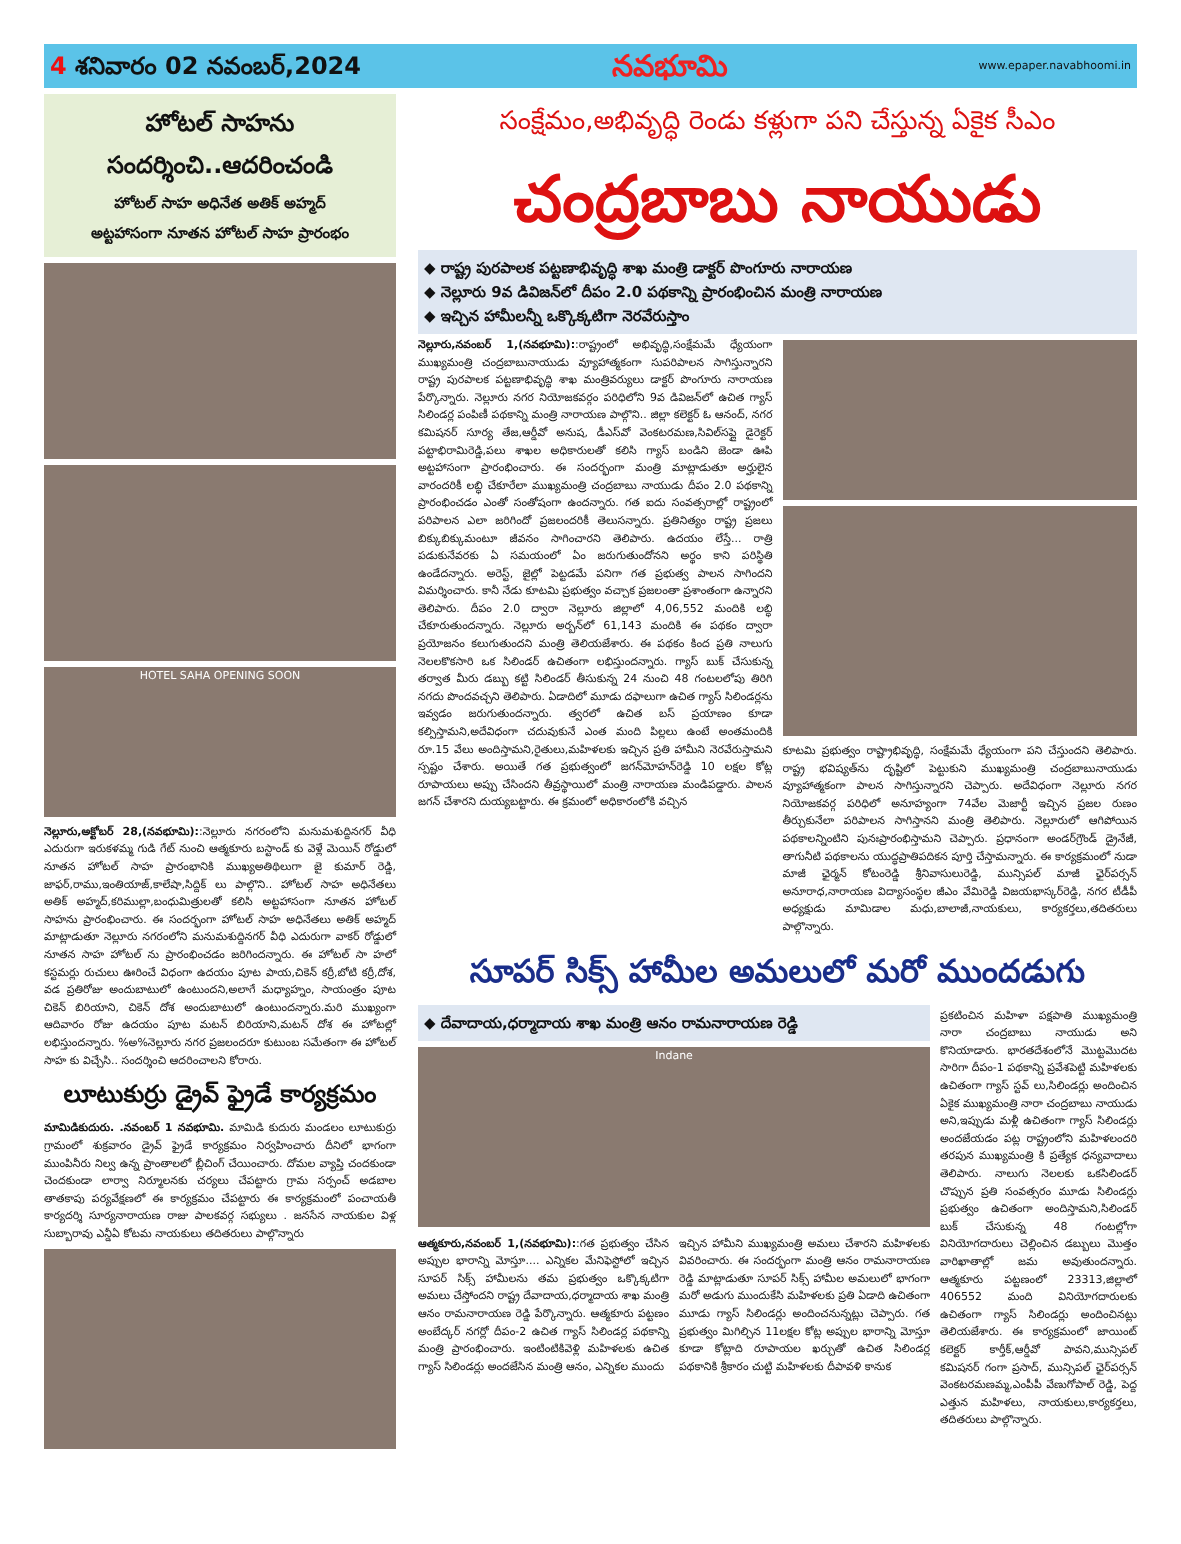4 శనివారం 02 నవంబర్,2024 నవభూమి www.epaper.navabhoomi.in
హోటల్ సాహను
సందర్శించి..ఆదరించండి
హోటల్ సాహ అధినేత అతిక్ అహ్మద్
అట్టహాసంగా నూతన హోటల్ సాహ ప్రారంభం
HOTEL SAHA OPENING SOON
నెల్లూరు,అక్టోబర్ 28,(నవభూమి)::నెల్లూరు నగరంలోని మనుమశుద్దినగర్ వీధి ఎదురుగా ఇరుకళమ్మ గుడి గేట్ నుంచి ఆత్మకూరు బస్టాండ్ కు వెళ్లే మెయిన్ రోడ్డులో నూతన హోటల్ సాహ ప్రారంభానికి ముఖ్యఅతిథిలుగా జై కుమార్ రెడ్డి, జాఫర్,రాము,ఇంతియాజ్,కాలేషా,సిద్దిక్ లు పాల్గొని.. హోటల్ సాహ అధినేతలు అతిక్ అహ్మద్,కరిముల్లా,బంధుమిత్రులతో కలిసి అట్టహాసంగా నూతన హోటల్ సాహను ప్రారంభించారు. ఈ సందర్భంగా హోటల్ సాహ అధినేతలు అతిక్ అహ్మద్ మాట్లాడుతూ నెల్లూరు నగరంలోని మనుమశుద్దినగర్ వీధి ఎదురుగా వాకర్ రోడ్డులో నూతన సాహ హోటల్ ను ప్రారంభించడం జరిగిందన్నారు. ఈ హోటల్ సా హలో కస్టమర్లు రుచులు ఊరించే విధంగా ఉదయం పూట పాయ,చికెన్ కర్రీ,బోటి కర్రీ,దోశ, వడ ప్రతిరోజు అందుబాటులో ఉంటుందని,అలాగే మధ్యాహ్నం, సాయంత్రం పూట చికెన్ బిరియాని, చికెన్ దోశ అందుబాటులో ఉంటుందన్నారు.మరి ముఖ్యంగా ఆదివారం రోజు ఉదయం పూట మటన్ బిరియాని,మటన్ దోశ ఈ హోటల్లో లభిస్తుందన్నారు. %అ%నెల్లూరు నగర ప్రజలందరూ కుటుంబ సమేతంగా ఈ హోటల్ సాహ కు విచ్చేసి.. సందర్శించి ఆదరించాలని కోరారు.
లూటుకుర్రు డ్రైవ్ ఫ్రైడే కార్యక్రమం
మామిడికుదురు. .నవంబర్ 1 నవభూమి. మామిడి కుదురు మండలం లూటుకుర్రు గ్రామంలో శుక్రవారం డ్రైవ్ ఫ్రైడే కార్యక్రమం నిర్వహించారు దీనిలో భాగంగా ముంపినీరు నిల్వ ఉన్న ప్రాంతాలలో బ్లీచింగ్ చేయించారు. దోమల వ్యాప్తి చందకుండా చెందకుండా లార్వా నిర్మూలనకు చర్యలు చేపట్టారు గ్రామ సర్పంచ్ అడబాల తాతకాపు పర్యవేక్షణలో ఈ కార్యక్రమం చేపట్టారు ఈ కార్యక్రమంలో పంచాయతీ కార్యదర్శి సూర్యనారాయణ రాజు పాలకవర్గ సభ్యులు . జనసేన నాయకుల విళ్ల సుబ్బారావు ఎన్డీఏ కోటమ నాయకులు తదితరులు పాల్గొన్నారు
సంక్షేమం,అభివృద్ధి రెండు కళ్లుగా పని చేస్తున్న ఏకైక సీఎం
చంద్రబాబు నాయుడు
◆ రాష్ట్ర పురపాలక పట్టణాభివృద్ధి శాఖ మంత్రి డాక్టర్ పొంగూరు నారాయణ
◆ నెల్లూరు 9వ డివిజన్‌లో దీపం 2.0 పథకాన్ని ప్రారంభించిన మంత్రి నారాయణ
◆ ఇచ్చిన హామీలన్నీ ఒక్కొక్కటిగా నెరవేరుస్తాం
నెల్లూరు,నవంబర్ 1,(నవభూమి)::రాష్ట్రంలో అభివృద్ధి,సంక్షేమమే ధ్యేయంగా ముఖ్యమంత్రి చంద్రబాబునాయుడు వ్యూహాత్మకంగా సుపరిపాలన సాగిస్తున్నారని రాష్ట్ర పురపాలక పట్టణాభివృద్ధి శాఖ మంత్రివర్యులు డాక్టర్ పొంగూరు నారాయణ పేర్కొన్నారు. నెల్లూరు నగర నియోజకవర్గం పరిధిలోని 9వ డివిజన్‌లో ఉచిత గ్యాస్ సిలిండర్ల పంపిణీ పథకాన్ని మంత్రి నారాయణ పాల్గొని.. జిల్లా కలెక్టర్ ఓ ఆనంద్, నగర కమిషనర్ సూర్య తేజ,ఆర్డీవో అనుష, డీఎస్‌వో వెంకటరమణ,సివిల్‌సప్లై డైరెక్టర్ పట్టాభిరామిరెడ్డి,పలు శాఖల అధికారులతో కలిసి గ్యాస్ బండిని జెండా ఊపి అట్టహాసంగా ప్రారంభించారు. ఈ సందర్భంగా మంత్రి మాట్లాడుతూ అర్హులైన వారందరికీ లబ్ధి చేకూరేలా ముఖ్యమంత్రి చంద్రబాబు నాయుడు దీపం 2.0 పథకాన్ని ప్రారంభించడం ఎంతో సంతోషంగా ఉందన్నారు. గత ఐదు సంవత్సరాల్లో రాష్ట్రంలో పరిపాలన ఎలా జరిగిందో ప్రజలందరికీ తెలుసన్నారు. ప్రతినిత్యం రాష్ట్ర ప్రజలు బిక్కుబిక్కుమంటూ జీవనం సాగించారని తెలిపారు. ఉదయం లేస్తే... రాత్రి పడుకునేవరకు ఏ సమయంలో ఏం జరుగుతుందోనని అర్థం కాని పరిస్థితి ఉండేదన్నారు. అరెస్ట్, జైల్లో పెట్టడమే పనిగా గత ప్రభుత్వ పాలన సాగిందని విమర్శించారు. కానీ నేడు కూటమి ప్రభుత్వం వచ్చాక ప్రజలంతా ప్రశాంతంగా ఉన్నారని తెలిపారు. దీపం 2.0 ద్వారా నెల్లూరు జిల్లాలో 4,06,552 మందికి లబ్ధి చేకూరుతుందన్నారు. నెల్లూరు అర్బన్‌లో 61,143 మందికి ఈ పథకం ద్వారా ప్రయోజనం కలుగుతుందని మంత్రి తెలియజేశారు. ఈ పథకం కింద ప్రతి నాలుగు నెలలకొకసారి ఒక సిలిండర్ ఉచితంగా లభిస్తుందన్నారు. గ్యాస్ బుక్ చేసుకున్న తర్వాత మీరు డబ్బు కట్టి సిలిండర్ తీసుకున్న 24 నుంచి 48 గంటలలోపు తిరిగి నగదు పొందవచ్చని తెలిపారు. ఏడాదిలో మూడు దఫాలుగా ఉచిత గ్యాస్ సిలిండర్లను ఇవ్వడం జరుగుతుందన్నారు. త్వరలో ఉచిత బస్ ప్రయాణం కూడా కల్పిస్తామని,అదేవిధంగా చదువుకునే ఎంత మంది పిల్లలు ఉంటే అంతమందికి రూ.15 వేలు అందిస్తామని,రైతులు,మహిళలకు ఇచ్చిన ప్రతి హామీని నెరవేరుస్తామని స్పష్టం చేశారు. అయితే గత ప్రభుత్వంలో జగన్‌మోహన్‌రెడ్డి 10 లక్షల కోట్ల రూపాయలు అప్పు చేసిందని తీవ్రస్థాయిలో మంత్రి నారాయణ మండిపడ్డారు. పాలన జగన్ చేశారని దుయ్యబట్టారు. ఈ క్రమంలో అధికారంలోకి వచ్చిన
కూటమి ప్రభుత్వం రాష్ట్రాభివృద్ధి, సంక్షేమమే ధ్యేయంగా పని చేస్తుందని తెలిపారు. రాష్ట్ర భవిష్యత్‌ను దృష్టిలో పెట్టుకుని ముఖ్యమంత్రి చంద్రబాబునాయుడు వ్యూహాత్మకంగా పాలన సాగిస్తున్నారని చెప్పారు. అదేవిధంగా నెల్లూరు నగర నియోజకవర్గ పరిధిలో అనూహ్యంగా 74వేల మెజార్టీ ఇచ్చిన ప్రజల రుణం తీర్చుకునేలా పరిపాలన సాగిస్తానని మంత్రి తెలిపారు. నెల్లూరులో ఆగిపోయిన పథకాలన్నింటిని పునఃప్రారంభిస్తామని చెప్పారు. ప్రధానంగా అండర్‌గ్రౌండ్ డ్రైనేజీ, తాగునీటి పథకాలను యుద్ధప్రాతిపదికన పూర్తి చేస్తామన్నారు. ఈ కార్యక్రమంలో నుడా మాజీ ఛైర్మన్ కోటంరెడ్డి శ్రీనివాసులురెడ్డి, మున్సిపల్ మాజీ ఛైర్‌పర్సన్ అనూరాధ,నారాయణ విద్యాసంస్థల జీఎం వేమిరెడ్డి విజయభాస్కర్‌రెడ్డి, నగర టీడీపీ అధ్యక్షుడు మామిడాల మధు,బాలాజీ,నాయకులు, కార్యకర్తలు,తదితరులు పాల్గొన్నారు.
సూపర్ సిక్స్ హామీల అమలులో మరో ముందడుగు
◆ దేవాదాయ,ధర్మాదాయ శాఖ మంత్రి ఆనం రామనారాయణ రెడ్డి
Indane
ఆత్మకూరు,నవంబర్ 1,(నవభూమి)::గత ప్రభుత్వం చేసిన అప్పుల భారాన్ని మోస్తూ.... ఎన్నికల మేనిఫెస్టోలో ఇచ్చిన సూపర్ సిక్స్ హామీలను తమ ప్రభుత్వం ఒక్కొక్కటిగా అమలు చేస్తోందని రాష్ట్ర దేవాదాయ,ధర్మాదాయ శాఖ మంత్రి ఆనం రామనారాయణ రెడ్డి పేర్కొన్నారు. ఆత్మకూరు పట్టణం అంబేద్కర్ నగర్లో దీపం-2 ఉచిత గ్యాస్ సిలిండర్ల పథకాన్ని మంత్రి ప్రారంభించారు. ఇంటింటికివెళ్లి మహిళలకు ఉచిత గ్యాస్ సిలిండర్లు అందజేసిన మంత్రి ఆనం, ఎన్నికల ముందు
ఇచ్చిన హామీని ముఖ్యమంత్రి అమలు చేశారని మహిళలకు వివరించారు. ఈ సందర్భంగా మంత్రి ఆనం రామనారాయణ రెడ్డి మాట్లాడుతూ సూపర్ సిక్స్ హామీల అమలులో భాగంగా మరో అడుగు ముందుకేసి మహిళలకు ప్రతి ఏడాది ఉచితంగా మూడు గ్యాస్ సిలిండర్లు అందించనున్నట్లు చెప్పారు. గత ప్రభుత్వం మిగిల్చిన 11లక్షల కోట్ల అప్పుల భారాన్ని మోస్తూ కూడా కోట్లాది రూపాయల ఖర్చుతో ఉచిత సిలిండర్ల పథకానికి శ్రీకారం చుట్టి మహిళలకు దీపావళి కానుక
ప్రకటించిన మహిళా పక్షపాతి ముఖ్యమంత్రి నారా చంద్రబాబు నాయుడు అని కొనియాడారు. భారతదేశంలోనే మొట్టమొదట సారిగా దీపం-1 పథకాన్ని ప్రవేశపెట్టి మహిళలకు ఉచితంగా గ్యాస్ స్టవ్ లు,సిలిండర్లు అందించిన ఏకైక ముఖ్యమంత్రి నారా చంద్రబాబు నాయుడు అని,ఇప్పుడు మళ్లీ ఉచితంగా గ్యాస్ సిలిండర్లు అందజేయడం పట్ల రాష్ట్రంలోని మహిళలందరి తరపున ముఖ్యమంత్రి కి ప్రత్యేక ధన్యవాదాలు తెలిపారు. నాలుగు నెలలకు ఒకసిలిండర్ చొప్పున ప్రతి సంవత్సరం మూడు సిలిండర్లు ప్రభుత్వం ఉచితంగా అందిస్తామని,సిలిండర్ బుక్ చేసుకున్న 48 గంటల్లోగా వినియోగదారులు చెల్లించిన డబ్బులు మొత్తం వారిఖాతాల్లో జమ అవుతుందన్నారు. ఆత్మకూరు పట్టణంలో 23313,జిల్లాలో 406552 మంది వినియోగదారులకు ఉచితంగా గ్యాస్ సిలిండర్లు అందించినట్లు తెలియజేశారు. ఈ కార్యక్రమంలో జాయింట్ కలెక్టర్ కార్తీక్,ఆర్డీవో పావని,మున్సిపల్ కమిషనర్ గంగా ప్రసాద్, మున్సిపల్ ఛైర్‌పర్సన్ వెంకటరమణమ్మ,ఎంపీపీ వేణుగోపాల్ రెడ్డి, పెద్ద ఎత్తున మహిళలు, నాయకులు,కార్యకర్తలు, తదితరులు పాల్గొన్నారు.